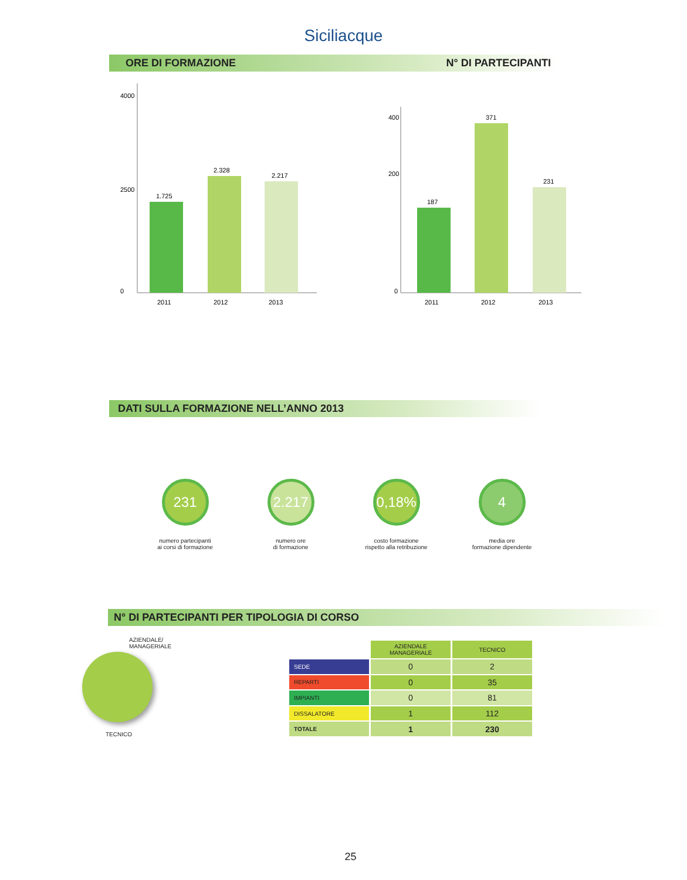Siciliacque
ORE DI FORMAZIONE N° DI PARTECIPANTI
4000
2500
0
1.725
2.328
2.217
2011
2012
2013
400
200
0
187
371
231
2011
2012
2013
DATI SULLA FORMAZIONE NELL’ANNO 2013
231
numero partecipanti
ai corsi di formazione
2.217
numero ore
di formazione
0,18%
costo formazione
rispetto alla retribuzione
4
media ore
formazione dipendente
N° DI PARTECIPANTI PER TIPOLOGIA DI CORSO
AZIENDALE/
MANAGERIALE
TECNICO
| | AZIENDALE MANAGERIALE | TECNICO |
| --- | --- | --- |
| SEDE | 0 | 2 |
| REPARTI | 0 | 35 |
| IMPIANTI | 0 | 81 |
| DISSALATORE | 1 | 112 |
| TOTALE | 1 | 230 |
25